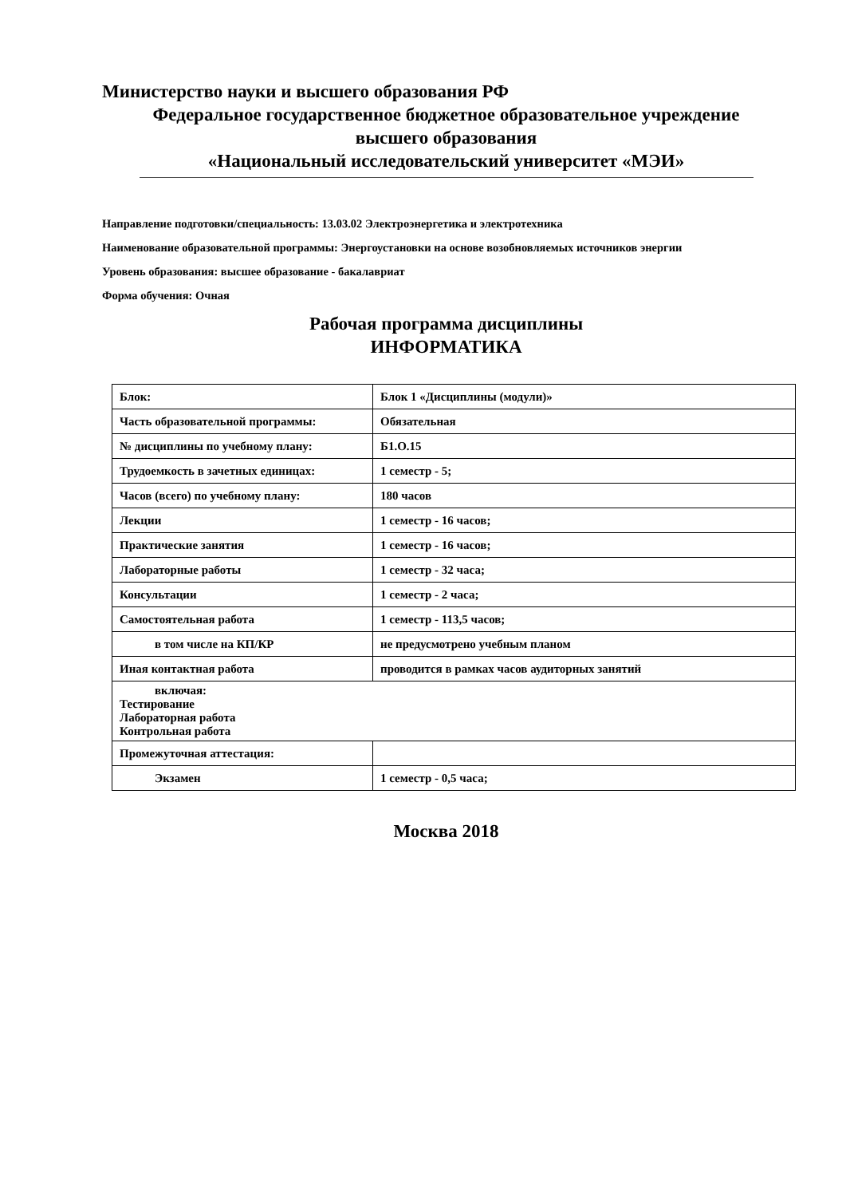Министерство науки и высшего образования РФ
Федеральное государственное бюджетное образовательное учреждение
высшего образования
«Национальный исследовательский университет «МЭИ»
Направление подготовки/специальность: 13.03.02 Электроэнергетика и электротехника
Наименование образовательной программы: Энергоустановки на основе возобновляемых источников энергии
Уровень образования: высшее образование - бакалавриат
Форма обучения: Очная
Рабочая программа дисциплины
ИНФОРМАТИКА
| Блок: | Блок 1 «Дисциплины (модули)» |
| Часть образовательной программы: | Обязательная |
| № дисциплины по учебному плану: | Б1.О.15 |
| Трудоемкость в зачетных единицах: | 1 семестр - 5; |
| Часов (всего) по учебному плану: | 180 часов |
| Лекции | 1 семестр - 16 часов; |
| Практические занятия | 1 семестр - 16 часов; |
| Лабораторные работы | 1 семестр - 32 часа; |
| Консультации | 1 семестр - 2 часа; |
| Самостоятельная работа | 1 семестр - 113,5 часов; |
| в том числе на КП/КР | не предусмотрено учебным планом |
| Иная контактная работа | проводится в рамках часов аудиторных занятий |
| включая: Тестирование Лабораторная работа Контрольная работа | |
| Промежуточная аттестация: | |
| Экзамен | 1 семестр - 0,5 часа; |
Москва 2018